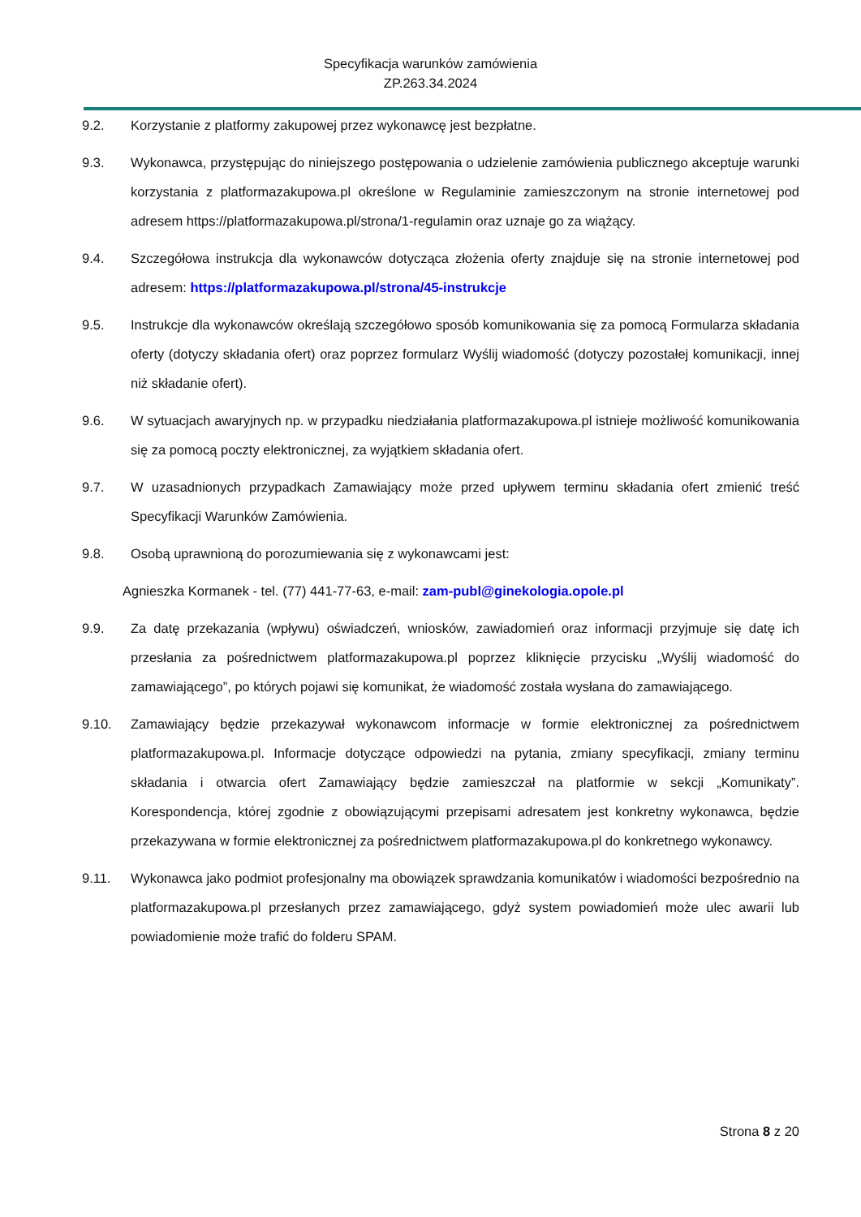Specyfikacja warunków zamówienia
ZP.263.34.2024
9.2. Korzystanie z platformy zakupowej przez wykonawcę jest bezpłatne.
9.3. Wykonawca, przystępując do niniejszego postępowania o udzielenie zamówienia publicznego akceptuje warunki korzystania z platformazakupowa.pl określone w Regulaminie zamieszczonym na stronie internetowej pod adresem https://platformazakupowa.pl/strona/1-regulamin oraz uznaje go za wiążący.
9.4. Szczegółowa instrukcja dla wykonawców dotycząca złożenia oferty znajduje się na stronie internetowej pod adresem: https://platformazakupowa.pl/strona/45-instrukcje
9.5. Instrukcje dla wykonawców określają szczegółowo sposób komunikowania się za pomocą Formularza składania oferty (dotyczy składania ofert) oraz poprzez formularz Wyślij wiadomość (dotyczy pozostałej komunikacji, innej niż składanie ofert).
9.6. W sytuacjach awaryjnych np. w przypadku niedziałania platformazakupowa.pl istnieje możliwość komunikowania się za pomocą poczty elektronicznej, za wyjątkiem składania ofert.
9.7. W uzasadnionych przypadkach Zamawiający może przed upływem terminu składania ofert zmienić treść Specyfikacji Warunków Zamówienia.
9.8. Osobą uprawnioną do porozumiewania się z wykonawcami jest:
Agnieszka Kormanek - tel. (77) 441-77-63, e-mail: zam-publ@ginekologia.opole.pl
9.9. Za datę przekazania (wpływu) oświadczeń, wniosków, zawiadomień oraz informacji przyjmuje się datę ich przesłania za pośrednictwem platformazakupowa.pl poprzez kliknięcie przycisku „Wyślij wiadomość do zamawiającego”, po których pojawi się komunikat, że wiadomość została wysłana do zamawiającego.
9.10. Zamawiający będzie przekazywał wykonawcom informacje w formie elektronicznej za pośrednictwem platformazakupowa.pl. Informacje dotyczące odpowiedzi na pytania, zmiany specyfikacji, zmiany terminu składania i otwarcia ofert Zamawiający będzie zamieszczał na platformie w sekcji „Komunikaty”. Korespondencja, której zgodnie z obowiązującymi przepisami adresatem jest konkretny wykonawca, będzie przekazywana w formie elektronicznej za pośrednictwem platformazakupowa.pl do konkretnego wykonawcy.
9.11. Wykonawca jako podmiot profesjonalny ma obowiązek sprawdzania komunikatów i wiadomości bezpośrednio na platformazakupowa.pl przesłanych przez zamawiającego, gdyż system powiadomień może ulec awarii lub powiadomienie może trafić do folderu SPAM.
Strona 8 z 20